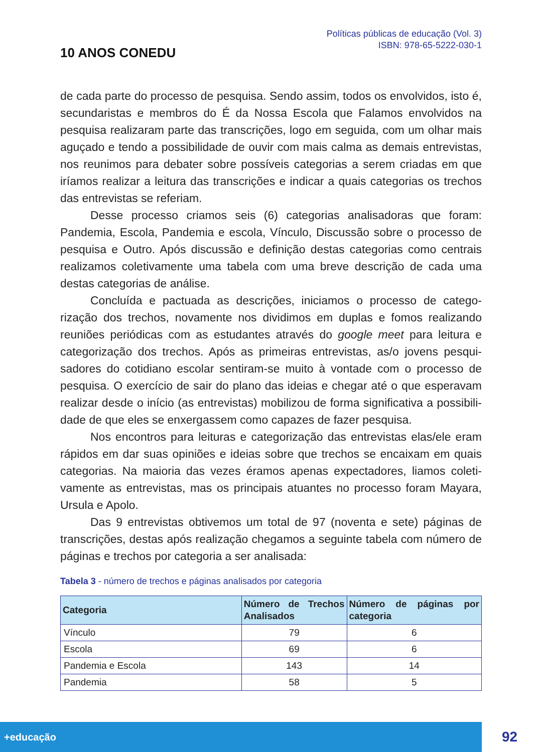10 ANOS CONEDU
Políticas públicas de educação (Vol. 3)
ISBN: 978-65-5222-030-1
de cada parte do processo de pesquisa. Sendo assim, todos os envolvidos, isto é, secundaristas e membros do É da Nossa Escola que Falamos envolvidos na pesquisa realizaram parte das transcrições, logo em seguida, com um olhar mais aguçado e tendo a possibilidade de ouvir com mais calma as demais entrevistas, nos reunimos para debater sobre possíveis categorias a serem criadas em que iríamos realizar a leitura das transcrições e indicar a quais categorias os trechos das entrevistas se referiam.
Desse processo criamos seis (6) categorias analisadoras que foram: Pandemia, Escola, Pandemia e escola, Vínculo, Discussão sobre o processo de pesquisa e Outro. Após discussão e definição destas categorias como centrais realizamos coletivamente uma tabela com uma breve descrição de cada uma destas categorias de análise.
Concluída e pactuada as descrições, iniciamos o processo de catego-rização dos trechos, novamente nos dividimos em duplas e fomos realizando reuniões periódicas com as estudantes através do google meet para leitura e categorização dos trechos. Após as primeiras entrevistas, as/o jovens pesqui-sadores do cotidiano escolar sentiram-se muito à vontade com o processo de pesquisa. O exercício de sair do plano das ideias e chegar até o que esperavam realizar desde o início (as entrevistas) mobilizou de forma significativa a possibili-dade de que eles se enxergassem como capazes de fazer pesquisa.
Nos encontros para leituras e categorização das entrevistas elas/ele eram rápidos em dar suas opiniões e ideias sobre que trechos se encaixam em quais categorias. Na maioria das vezes éramos apenas expectadores, liamos coleti-vamente as entrevistas, mas os principais atuantes no processo foram Mayara, Ursula e Apolo.
Das 9 entrevistas obtivemos um total de 97 (noventa e sete) páginas de transcrições, destas após realização chegamos a seguinte tabela com número de páginas e trechos por categoria a ser analisada:
Tabela 3 - número de trechos e páginas analisados por categoria
| Categoria | Número de Trechos Analisados | Número de páginas por categoria |
| --- | --- | --- |
| Vínculo | 79 | 6 |
| Escola | 69 | 6 |
| Pandemia e Escola | 143 | 14 |
| Pandemia | 58 | 5 |
+educação
92